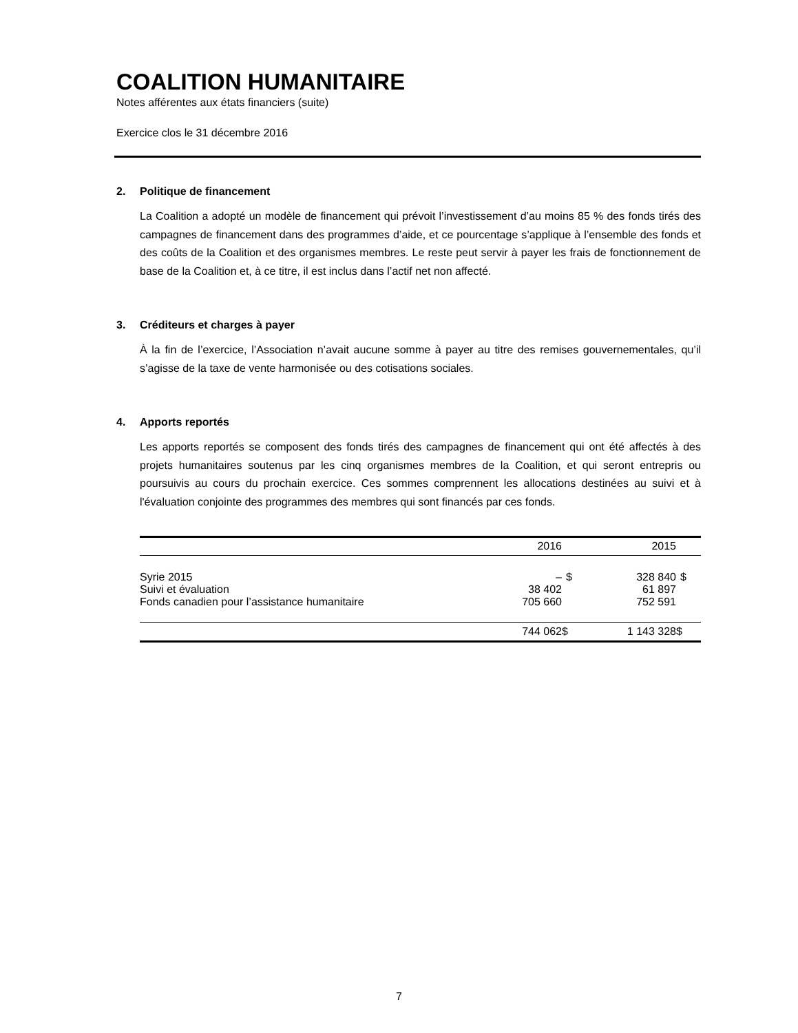COALITION HUMANITAIRE
Notes afférentes aux états financiers (suite)
Exercice clos le 31 décembre 2016
2. Politique de financement
La Coalition a adopté un modèle de financement qui prévoit l’investissement d’au moins 85 % des fonds tirés des campagnes de financement dans des programmes d’aide, et ce pourcentage s’applique à l’ensemble des fonds et des coûts de la Coalition et des organismes membres. Le reste peut servir à payer les frais de fonctionnement de base de la Coalition et, à ce titre, il est inclus dans l’actif net non affecté.
3. Créditeurs et charges à payer
À la fin de l’exercice, l’Association n’avait aucune somme à payer au titre des remises gouvernementales, qu’il s’agisse de la taxe de vente harmonisée ou des cotisations sociales.
4. Apports reportés
Les apports reportés se composent des fonds tirés des campagnes de financement qui ont été affectés à des projets humanitaires soutenus par les cinq organismes membres de la Coalition, et qui seront entrepris ou poursuivis au cours du prochain exercice. Ces sommes comprennent les allocations destinées au suivi et à l'évaluation conjointe des programmes des membres qui sont financés par ces fonds.
| | 2016 | | 2015 | |
| --- | --- | --- | --- | --- |
| Syrie 2015 | – | $ | 328 840 | $ |
| Suivi et évaluation | 38 402 | | 61 897 | |
| Fonds canadien pour l’assistance humanitaire | 705 660 | | 752 591 | |
| | 744 062 | $ | 1 143 328 | $ |
7